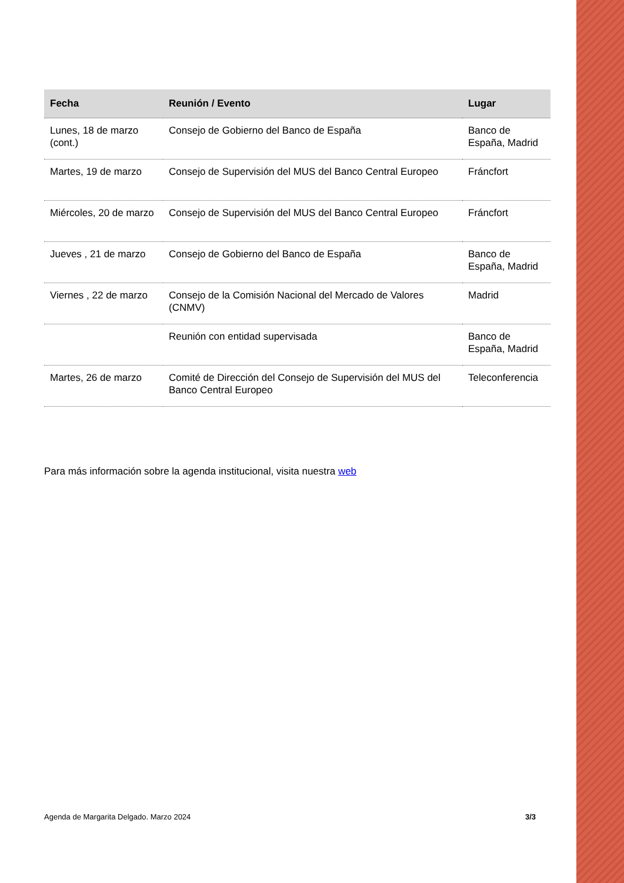| Fecha | Reunión / Evento | Lugar |
| --- | --- | --- |
| Lunes, 18 de marzo (cont.) | Consejo de Gobierno del Banco de España | Banco de España, Madrid |
| Martes, 19 de marzo | Consejo de Supervisión del MUS del Banco Central Europeo | Fráncfort |
| Miércoles, 20 de marzo | Consejo de Supervisión del MUS del Banco Central Europeo | Fráncfort |
| Jueves , 21 de marzo | Consejo de Gobierno del Banco de España | Banco de España, Madrid |
| Viernes , 22 de marzo | Consejo de la Comisión Nacional del Mercado de Valores (CNMV) | Madrid |
| | Reunión con entidad supervisada | Banco de España, Madrid |
| Martes, 26 de marzo | Comité de Dirección del Consejo de Supervisión del MUS del Banco Central Europeo | Teleconferencia |
Para más información sobre la agenda institucional, visita nuestra web
Agenda de Margarita Delgado. Marzo 2024 3/3